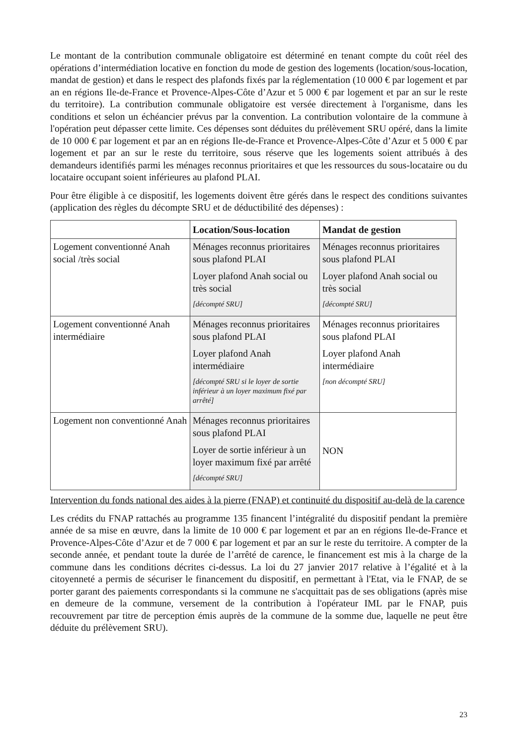Le montant de la contribution communale obligatoire est déterminé en tenant compte du coût réel des opérations d’intermédiation locative en fonction du mode de gestion des logements (location/sous-location, mandat de gestion) et dans le respect des plafonds fixés par la réglementation (10 000 € par logement et par an en régions Ile-de-France et Provence-Alpes-Côte d’Azur et 5 000 € par logement et par an sur le reste du territoire). La contribution communale obligatoire est versée directement à l'organisme, dans les conditions et selon un échéancier prévus par la convention. La contribution volontaire de la commune à l'opération peut dépasser cette limite. Ces dépenses sont déduites du prélèvement SRU opéré, dans la limite de 10 000 € par logement et par an en régions Ile-de-France et Provence-Alpes-Côte d’Azur et 5 000 € par logement et par an sur le reste du territoire, sous réserve que les logements soient attribués à des demandeurs identifiés parmi les ménages reconnus prioritaires et que les ressources du sous-locataire ou du locataire occupant soient inférieures au plafond PLAI.
Pour être éligible à ce dispositif, les logements doivent être gérés dans le respect des conditions suivantes (application des règles du décompte SRU et de déductibilité des dépenses) :
| | Location/Sous-location | Mandat de gestion |
| --- | --- | --- |
| Logement conventionné Anah social /très social | Ménages reconnus prioritaires sous plafond PLAI Loyer plafond Anah social ou très social [décompté SRU] | Ménages reconnus prioritaires sous plafond PLAI Loyer plafond Anah social ou très social [décompté SRU] |
| Logement conventionné Anah intermédiaire | Ménages reconnus prioritaires sous plafond PLAI Loyer plafond Anah intermédiaire [décompté SRU si le loyer de sortie inférieur à un loyer maximum fixé par arrêté] | Ménages reconnus prioritaires sous plafond PLAI Loyer plafond Anah intermédiaire [non décompté SRU] |
| Logement non conventionné Anah | Ménages reconnus prioritaires sous plafond PLAI Loyer de sortie inférieur à un loyer maximum fixé par arrêté [décompté SRU] | NON |
Intervention du fonds national des aides à la pierre (FNAP) et continuité du dispositif au-delà de la carence
Les crédits du FNAP rattachés au programme 135 financent l’intégralité du dispositif pendant la première année de sa mise en œuvre, dans la limite de 10 000 € par logement et par an en régions Ile-de-France et Provence-Alpes-Côte d’Azur et de 7 000 € par logement et par an sur le reste du territoire. A compter de la seconde année, et pendant toute la durée de l’arrêté de carence, le financement est mis à la charge de la commune dans les conditions décrites ci-dessus. La loi du 27 janvier 2017 relative à l’égalité et à la citoyenneté a permis de sécuriser le financement du dispositif, en permettant à l'Etat, via le FNAP, de se porter garant des paiements correspondants si la commune ne s'acquittait pas de ses obligations (après mise en demeure de la commune, versement de la contribution à l'opérateur IML par le FNAP, puis recouvrement par titre de perception émis auprès de la commune de la somme due, laquelle ne peut être déduite du prélèvement SRU).
23